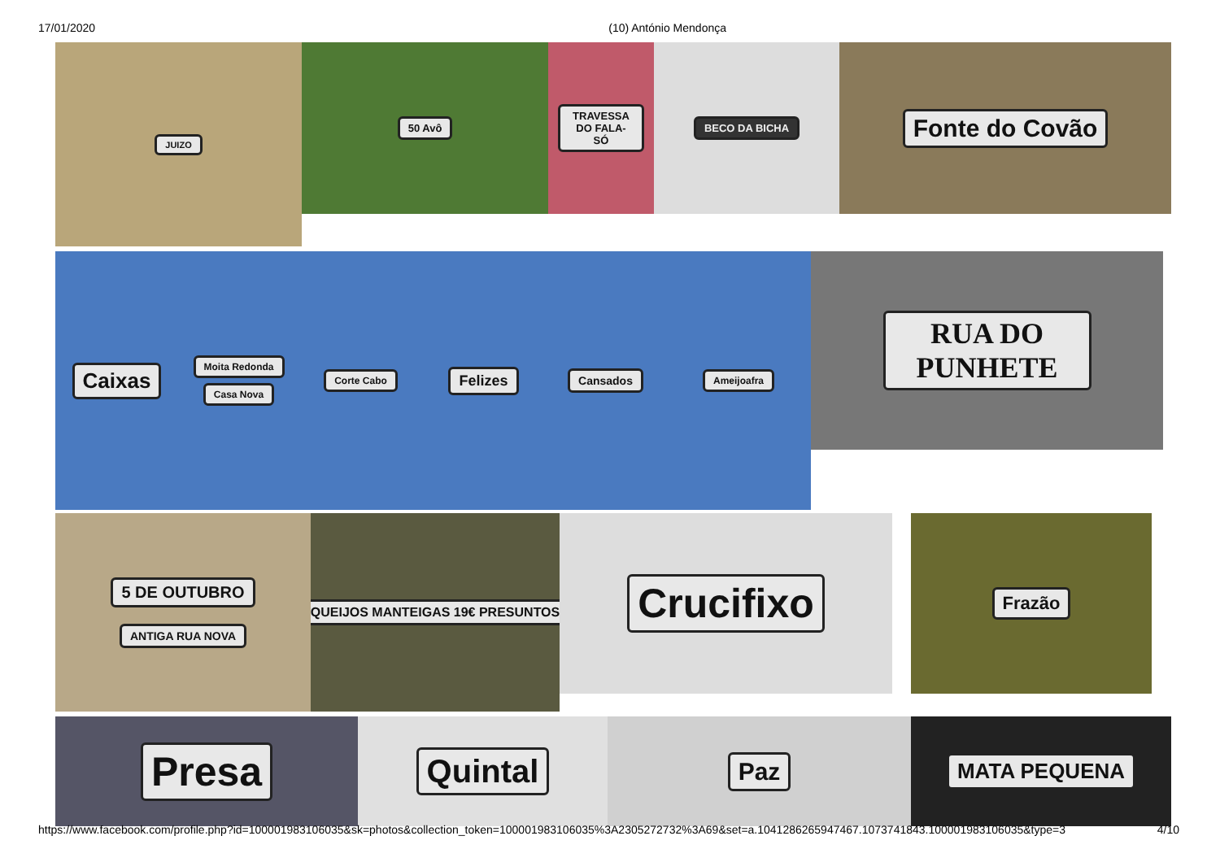17/01/2020 (10) António Mendonça
JUIZO
50 Avô TRAVESSA DO FALA-SÓ
BECO DA BICHA
Fonte do Covão
Caixas
Moita Redonda
Casa Nova
Corte Cabo
Felizes
Cansados
Ameijoafra
RUA DO PUNHETE
5 DE OUTUBRO
ANTIGA RUA NOVA
QUEIJOS MANTEIGAS 19€ PRESUNTOS
Crucifixo
Frazão
Presa
Quintal
Paz
MATA PEQUENA
https://www.facebook.com/profile.php?id=100001983106035&sk=photos&collection_token=100001983106035%3A2305272732%3A69&set=a.1041286265947467.1073741843.100001983106035&type=3 4/10